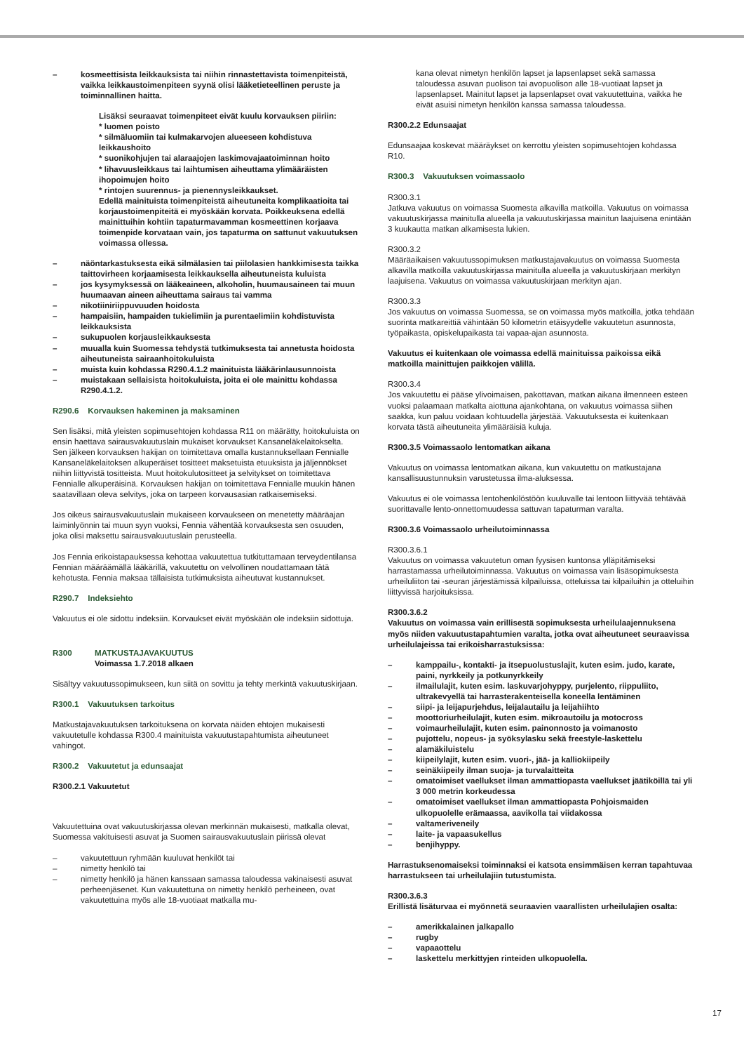– kosmeettisista leikkauksista tai niihin rinnastettavista toimenpiteistä, vaikka leikkaustoimenpiteen syynä olisi lääketieteellinen peruste ja toiminnallinen haitta.
Lisäksi seuraavat toimenpiteet eivät kuulu korvauksen piiriin:
* luomen poisto
* silmäluomiin tai kulmakarvojen alueeseen kohdistuva leikkaushoito
* suonikohjujen tai alaraajojen laskimovajaatoiminnan hoito
* lihavuusleikkaus tai laihtumisen aiheuttama ylimääräisten ihopoimujen hoito
* rintojen suurennus- ja pienennysleikkaukset.
Edellä mainituista toimenpiteistä aiheutuneita komplikaatioita tai korjaustoimenpiteitä ei myöskään korvata. Poikkeuksena edellä mainittuihin kohtiin tapaturmavamman kosmeettinen korjaava toimenpide korvataan vain, jos tapaturma on sattunut vakuutuksen voimassa ollessa.
– näöntarkastuksesta eikä silmälasien tai piilolasien hankkimisesta taikka taittovirheen korjaamisesta leikkauksella aiheutuneista kuluista
– jos kysymyksessä on lääkeaineen, alkoholin, huumausaineen tai muun huumaavan aineen aiheuttama sairaus tai vamma
– nikotiiniriippuvuuden hoidosta
– hampaisiin, hampaiden tukielimiin ja purentaelimiin kohdistuvista leikkauksista
– sukupuolen korjausleikkauksesta
– muualla kuin Suomessa tehdystä tutkimuksesta tai annetusta hoidosta aiheutuneista sairaanhoitokuluista
– muista kuin kohdassa R290.4.1.2 mainituista lääkärinlausunnoista
– muistakaan sellaisista hoitokuluista, joita ei ole mainittu kohdassa R290.4.1.2.
R290.6 Korvauksen hakeminen ja maksaminen
Sen lisäksi, mitä yleisten sopimusehtojen kohdassa R11 on määrätty, hoitokuluista on ensin haettava sairausvakuutuslain mukaiset korvaukset Kansaneläkelaitokselta. Sen jälkeen korvauksen hakijan on toimitettava omalla kustannuksellaan Fennialle Kansaneläkelaitoksen alkuperäiset tositteet maksetuista etuuksista ja jäljennökset niihin liittyvistä tositteista. Muut hoitokulutositteet ja selvitykset on toimitettava Fennialle alkuperäisinä. Korvauksen hakijan on toimitettava Fennialle muukin hänen saatavillaan oleva selvitys, joka on tarpeen korvausasian ratkaisemiseksi.
Jos oikeus sairausvakuutuslain mukaiseen korvaukseen on menetetty määräajan laiminlyönnin tai muun syyn vuoksi, Fennia vähentää korvauksesta sen osuuden, joka olisi maksettu sairausvakuutuslain perusteella.
Jos Fennia erikoistapauksessa kehottaa vakuutettua tutkituttamaan terveydentilansa Fennian määräämällä lääkärillä, vakuutettu on velvollinen noudattamaan tätä kehotusta. Fennia maksaa tällaisista tutkimuksista aiheutuvat kustannukset.
R290.7 Indeksiehto
Vakuutus ei ole sidottu indeksiin. Korvaukset eivät myöskään ole indeksiin sidottuja.
R300 MATKUSTAJAVAKUUTUS
Voimassa 1.7.2018 alkaen
Sisältyy vakuutussopimukseen, kun siitä on sovittu ja tehty merkintä vakuutuskirjaan.
R300.1 Vakuutuksen tarkoitus
Matkustajavakuutuksen tarkoituksena on korvata näiden ehtojen mukaisesti vakuutetulle kohdassa R300.4 mainituista vakuutustapahtumista aiheutuneet vahingot.
R300.2 Vakuutetut ja edunsaajat
R300.2.1 Vakuutetut
Vakuutettuina ovat vakuutuskirjassa olevan merkinnän mukaisesti, matkalla olevat, Suomessa vakituisesti asuvat ja Suomen sairausvakuutuslain piirissä olevat
– vakuutettuun ryhmään kuuluvat henkilöt tai
– nimetty henkilö tai
– nimetty henkilö ja hänen kanssaan samassa taloudessa vakinaisesti asuvat perheenjäsenet. Kun vakuutettuna on nimetty henkilö perheineen, ovat vakuutettuina myös alle 18-vuotiaat matkalla mu-
kana olevat nimetyn henkilön lapset ja lapsenlapset sekä samassa taloudessa asuvan puolison tai avopuolison alle 18-vuotiaat lapset ja lapsenlapset. Mainitut lapset ja lapsenlapset ovat vakuutettuina, vaikka he eivät asuisi nimetyn henkilön kanssa samassa taloudessa.
R300.2.2 Edunsaajat
Edunsaajaa koskevat määräykset on kerrottu yleisten sopimusehtojen kohdassa R10.
R300.3 Vakuutuksen voimassaolo
R300.3.1
Jatkuva vakuutus on voimassa Suomesta alkavilla matkoilla. Vakuutus on voimassa vakuutuskirjassa mainitulla alueella ja vakuutuskirjassa mainitun laajuisena enintään 3 kuukautta matkan alkamisesta lukien.
R300.3.2
Määräaikaisen vakuutussopimuksen matkustajavakuutus on voimassa Suomesta alkavilla matkoilla vakuutuskirjassa mainitulla alueella ja vakuutuskirjaan merkityn laajuisena. Vakuutus on voimassa vakuutuskirjaan merkityn ajan.
R300.3.3
Jos vakuutus on voimassa Suomessa, se on voimassa myös matkoilla, jotka tehdään suorinta matkareittiä vähintään 50 kilometrin etäisyydelle vakuutetun asunnosta, työpaikasta, opiskelupaikasta tai vapaa-ajan asunnosta.
Vakuutus ei kuitenkaan ole voimassa edellä mainituissa paikoissa eikä matkoilla mainittujen paikkojen välillä.
R300.3.4
Jos vakuutettu ei pääse ylivoimaisen, pakottavan, matkan aikana ilmenneen esteen vuoksi palaamaan matkalta aiottuna ajankohtana, on vakuutus voimassa siihen saakka, kun paluu voidaan kohtuudella järjestää. Vakuutuksesta ei kuitenkaan korvata tästä aiheutuneita ylimääräisiä kuluja.
R300.3.5 Voimassaolo lentomatkan aikana
Vakuutus on voimassa lentomatkan aikana, kun vakuutettu on matkustajana kansallisuustunnuksin varustetussa ilma-aluksessa.
Vakuutus ei ole voimassa lentohenkilöstöön kuuluvalle tai lentoon liittyvää tehtävää suorittavalle lento-onnettomuudessa sattuvan tapaturman varalta.
R300.3.6 Voimassaolo urheilutoiminnassa
R300.3.6.1
Vakuutus on voimassa vakuutetun oman fyysisen kuntonsa ylläpitämiseksi harrastamassa urheilutoiminnassa. Vakuutus on voimassa vain lisäsopimuksesta urheiluliiton tai -seuran järjestämissä kilpailuissa, otteluissa tai kilpailuihin ja otteluihin liittyvissä harjoituksissa.
R300.3.6.2
Vakuutus on voimassa vain erillisestä sopimuksesta urheilulaajennuksena myös niiden vakuutustapahtumien varalta, jotka ovat aiheutuneet seuraavissa urheilulajeissa tai erikoisharrastuksissa:
– kamppailu-, kontakti- ja itsepuolustuslajit, kuten esim. judo, karate, paini, nyrkkeily ja potkunyrkkeily
– ilmailulajit, kuten esim. laskuvarjohyppy, purjelento, riippuliito, ultrakevyellä tai harrasterakenteisella koneella lentäminen
– siipi- ja leijapurjehdus, leijalautailu ja leijahiihto
– moottoriurheilulajit, kuten esim. mikroautoilu ja motocross
– voimaurheilulajit, kuten esim. painonnosto ja voimanosto
– pujottelu, nopeus- ja syöksylasku sekä freestyle-laskettelu
– alamäkiluistelu
– kiipeilylajit, kuten esim. vuori-, jää- ja kalliokiipeily
– seinäkiipeily ilman suoja- ja turvalaitteita
– omatoimiset vaellukset ilman ammattiopasta vaellukset jäätiköillä tai yli 3 000 metrin korkeudessa
– omatoimiset vaellukset ilman ammattiopasta Pohjoismaiden ulkopuolelle erämaassa, aavikolla tai viidakossa
– valtameriveneily
– laite- ja vapaasukellus
– benjihyppy.
Harrastuksenomaiseksi toiminnaksi ei katsota ensimmäisen kerran tapahtuvaa harrastukseen tai urheilulajiin tutustumista.
R300.3.6.3
Erillistä lisäturvaa ei myönnetä seuraavien vaarallisten urheilulajien osalta:
– amerikkalainen jalkapallo
– rugby
– vapaaottelu
– laskettelu merkittyjen rinteiden ulkopuolella.
17